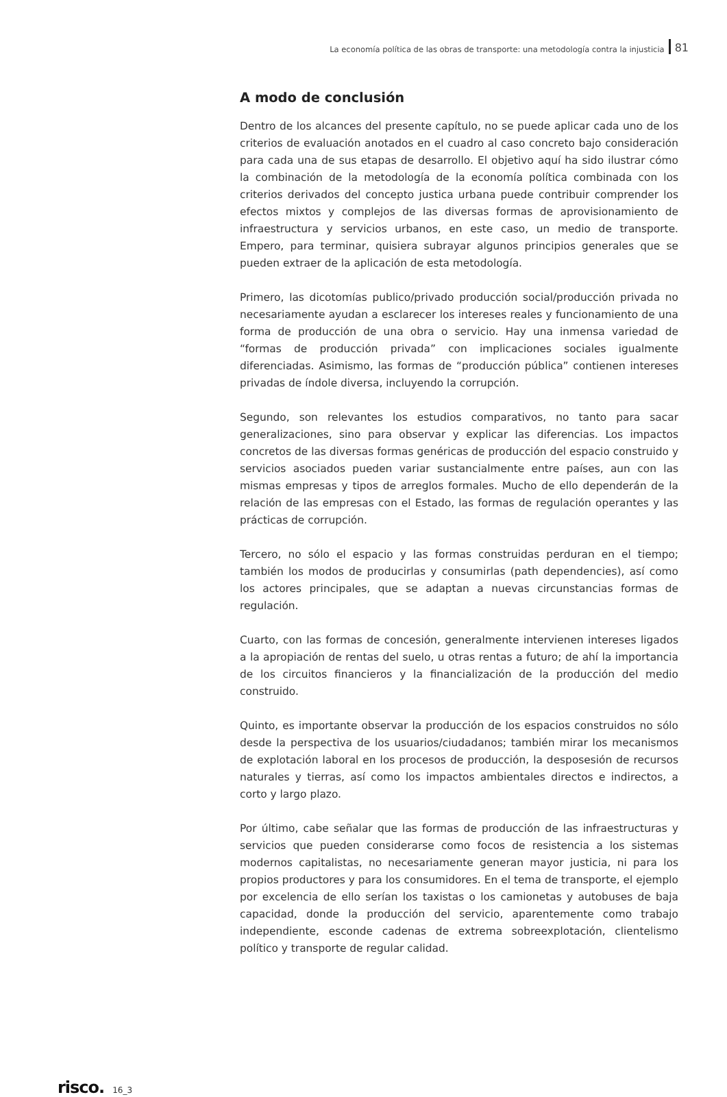La economía política de las obras de transporte: una metodología contra la injusticia 81
A modo de conclusión
Dentro de los alcances del presente capítulo, no se puede aplicar cada uno de los criterios de evaluación anotados en el cuadro al caso concreto bajo consideración para cada una de sus etapas de desarrollo. El objetivo aquí ha sido ilustrar cómo la combinación de la metodología de la economía política combinada con los criterios derivados del concepto justica urbana puede contribuir comprender los efectos mixtos y complejos de las diversas formas de aprovisionamiento de infraestructura y servicios urbanos, en este caso, un medio de transporte. Empero, para terminar, quisiera subrayar algunos principios generales que se pueden extraer de la aplicación de esta metodología.
Primero, las dicotomías publico/privado producción social/producción privada no necesariamente ayudan a esclarecer los intereses reales y funcionamiento de una forma de producción de una obra o servicio. Hay una inmensa variedad de “formas de producción privada” con implicaciones sociales igualmente diferenciadas. Asimismo, las formas de “producción pública” contienen intereses privadas de índole diversa, incluyendo la corrupción.
Segundo, son relevantes los estudios comparativos, no tanto para sacar generalizaciones, sino para observar y explicar las diferencias. Los impactos concretos de las diversas formas genéricas de producción del espacio construido y servicios asociados pueden variar sustancialmente entre países, aun con las mismas empresas y tipos de arreglos formales. Mucho de ello dependerán de la relación de las empresas con el Estado, las formas de regulación operantes y las prácticas de corrupción.
Tercero, no sólo el espacio y las formas construidas perduran en el tiempo; también los modos de producirlas y consumirlas (path dependencies), así como los actores principales, que se adaptan a nuevas circunstancias formas de regulación.
Cuarto, con las formas de concesión, generalmente intervienen intereses ligados a la apropiación de rentas del suelo, u otras rentas a futuro; de ahí la importancia de los circuitos financieros y la financialización de la producción del medio construido.
Quinto, es importante observar la producción de los espacios construidos no sólo desde la perspectiva de los usuarios/ciudadanos; también mirar los mecanismos de explotación laboral en los procesos de producción, la desposesión de recursos naturales y tierras, así como los impactos ambientales directos e indirectos, a corto y largo plazo.
Por último, cabe señalar que las formas de producción de las infraestructuras y servicios que pueden considerarse como focos de resistencia a los sistemas modernos capitalistas, no necesariamente generan mayor justicia, ni para los propios productores y para los consumidores. En el tema de transporte, el ejemplo por excelencia de ello serían los taxistas o los camionetas y autobuses de baja capacidad, donde la producción del servicio, aparentemente como trabajo independiente, esconde cadenas de extrema sobreexplotación, clientelismo político y transporte de regular calidad.
risco. 16_3